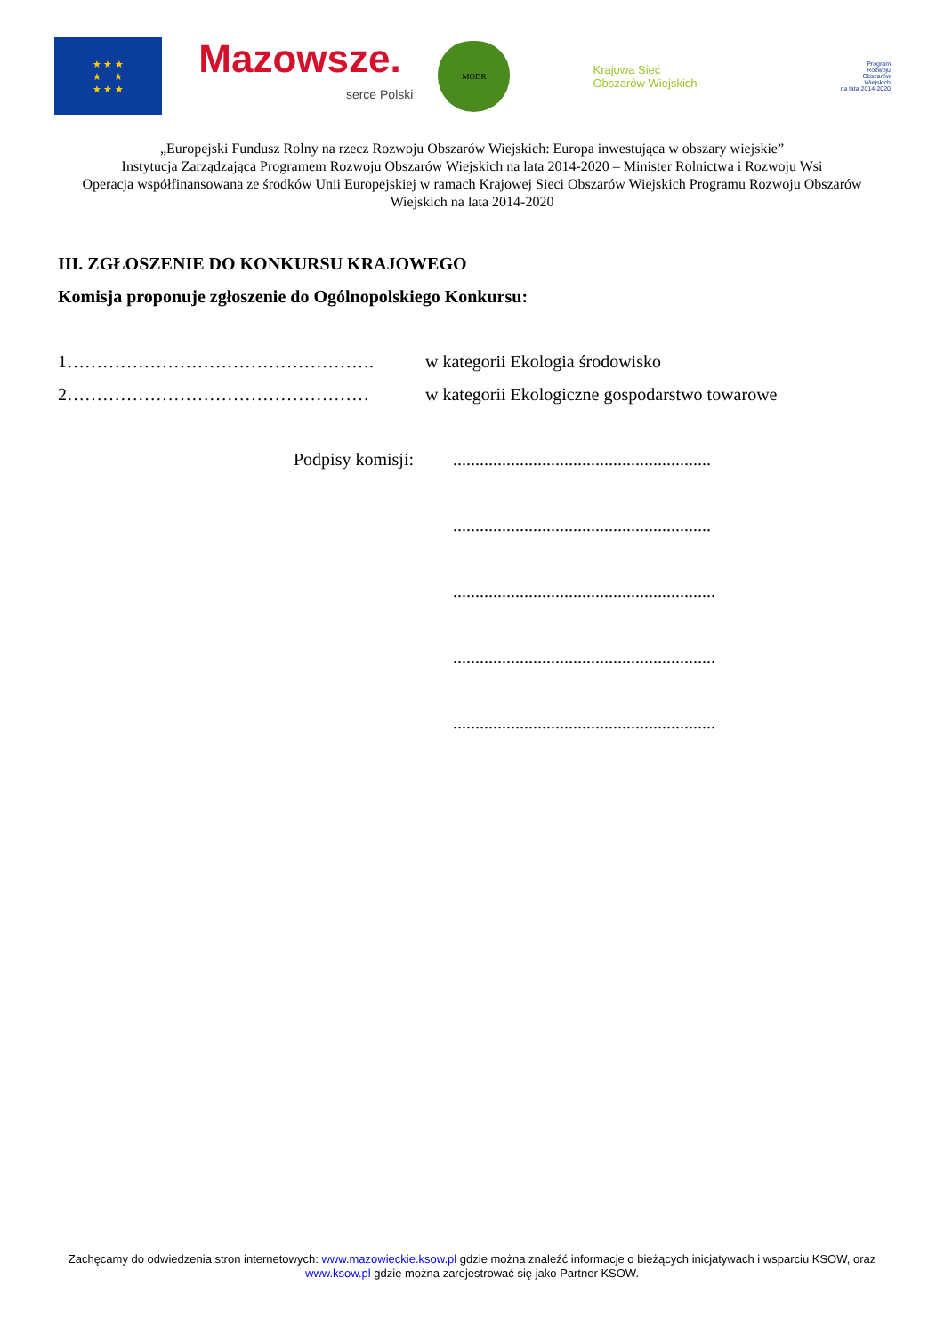★ ★ ★
★ ★
★ ★ ★
Mazowsze.
serce Polski
MODR
Krajowa Sieć
Obszarów Wiejskich
Program
Rozwoju
Obszarów
Wiejskich
na lata 2014-2020
„Europejski Fundusz Rolny na rzecz Rozwoju Obszarów Wiejskich: Europa inwestująca w obszary wiejskie”
Instytucja Zarządzająca Programem Rozwoju Obszarów Wiejskich na lata 2014-2020 – Minister Rolnictwa i Rozwoju Wsi
Operacja współfinansowana ze środków Unii Europejskiej w ramach Krajowej Sieci Obszarów Wiejskich Programu Rozwoju Obszarów Wiejskich na lata 2014-2020
III. ZGŁOSZENIE DO KONKURSU KRAJOWEGO
Komisja proponuje zgłoszenie do Ogólnopolskiego Konkursu:
1……………………………………………. w kategorii Ekologia środowisko
2…………………………………………… w kategorii Ekologiczne gospodarstwo towarowe
Podpisy komisji:
..........................................................
..........................................................
...........................................................
...........................................................
...........................................................
Zachęcamy do odwiedzenia stron internetowych: www.mazowieckie.ksow.pl gdzie można znaleźć informacje o bieżących inicjatywach i wsparciu KSOW, oraz www.ksow.pl gdzie można zarejestrować się jako Partner KSOW.